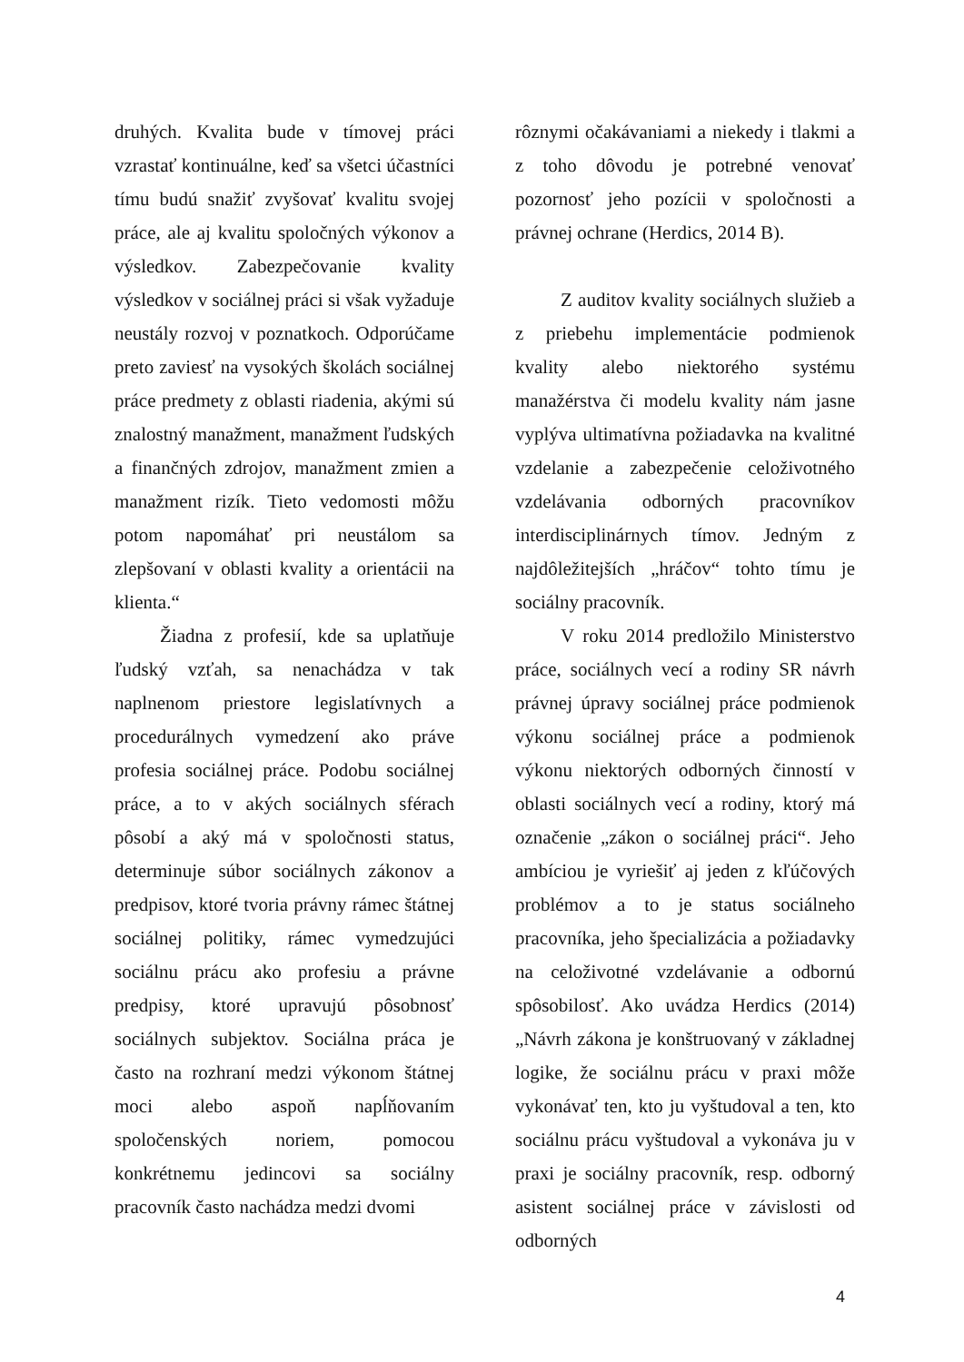druhých. Kvalita bude v tímovej práci vzrastať kontinuálne, keď sa všetci účastníci tímu budú snažiť zvyšovať kvalitu svojej práce, ale aj kvalitu spoločných výkonov a výsledkov. Zabezpečovanie kvality výsledkov v sociálnej práci si však vyžaduje neustály rozvoj v poznatkoch. Odporúčame preto zaviesť na vysokých školách sociálnej práce predmety z oblasti riadenia, akými sú znalostný manažment, manažment ľudských a finančných zdrojov, manažment zmien a manažment rizík. Tieto vedomosti môžu potom napomáhať pri neustálom sa zlepšovaní v oblasti kvality a orientácii na klienta.“
Žiadna z profesií, kde sa uplatňuje ľudský vzťah, sa nenachádza v tak naplnenom priestore legislatívnych a procedurálnych vymedzení ako práve profesia sociálnej práce. Podobu sociálnej práce, a to v akých sociálnych sférach pôsobí a aký má v spoločnosti status, determinuje súbor sociálnych zákonov a predpisov, ktoré tvoria právny rámec štátnej sociálnej politiky, rámec vymedzujúci sociálnu prácu ako profesiu a právne predpisy, ktoré upravujú pôsobnosť sociálnych subjektov. Sociálna práca je často na rozhraní medzi výkonom štátnej moci alebo aspoň napĺňovaním spoločenských noriem, pomocou konkrétnemu jedincovi sa sociálny pracovník často nachádza medzi dvomi
rôznymi očakávaniami a niekedy i tlakmi a z toho dôvodu je potrebné venovať pozornosť jeho pozícii v spoločnosti a právnej ochrane (Herdics, 2014 B).
Z auditov kvality sociálnych služieb a z priebehu implementácie podmienok kvality alebo niektorého systému manažérstva či modelu kvality nám jasne vyplýva ultimatívna požiadavka na kvalitné vzdelanie a zabezpečenie celoživotného vzdelávania odborných pracovníkov interdisciplinárnych tímov. Jedným z najdôležitejších „hráčov“ tohto tímu je sociálny pracovník.
V roku 2014 predložilo Ministerstvo práce, sociálnych vecí a rodiny SR návrh právnej úpravy sociálnej práce podmienok výkonu sociálnej práce a podmienok výkonu niektorých odborných činností v oblasti sociálnych vecí a rodiny, ktorý má označenie „zákon o sociálnej práci“. Jeho ambíciou je vyriešiť aj jeden z kľúčových problémov a to je status sociálneho pracovníka, jeho špecializácia a požiadavky na celoživotné vzdelávanie a odbornú spôsobilosť. Ako uvádza Herdics (2014) „Návrh zákona je konštruovaný v základnej logike, že sociálnu prácu v praxi môže vykonávať ten, kto ju vyštudoval a ten, kto sociálnu prácu vyštudoval a vykonáva ju v praxi je sociálny pracovník, resp. odborný asistent sociálnej práce v závislosti od odborných
4